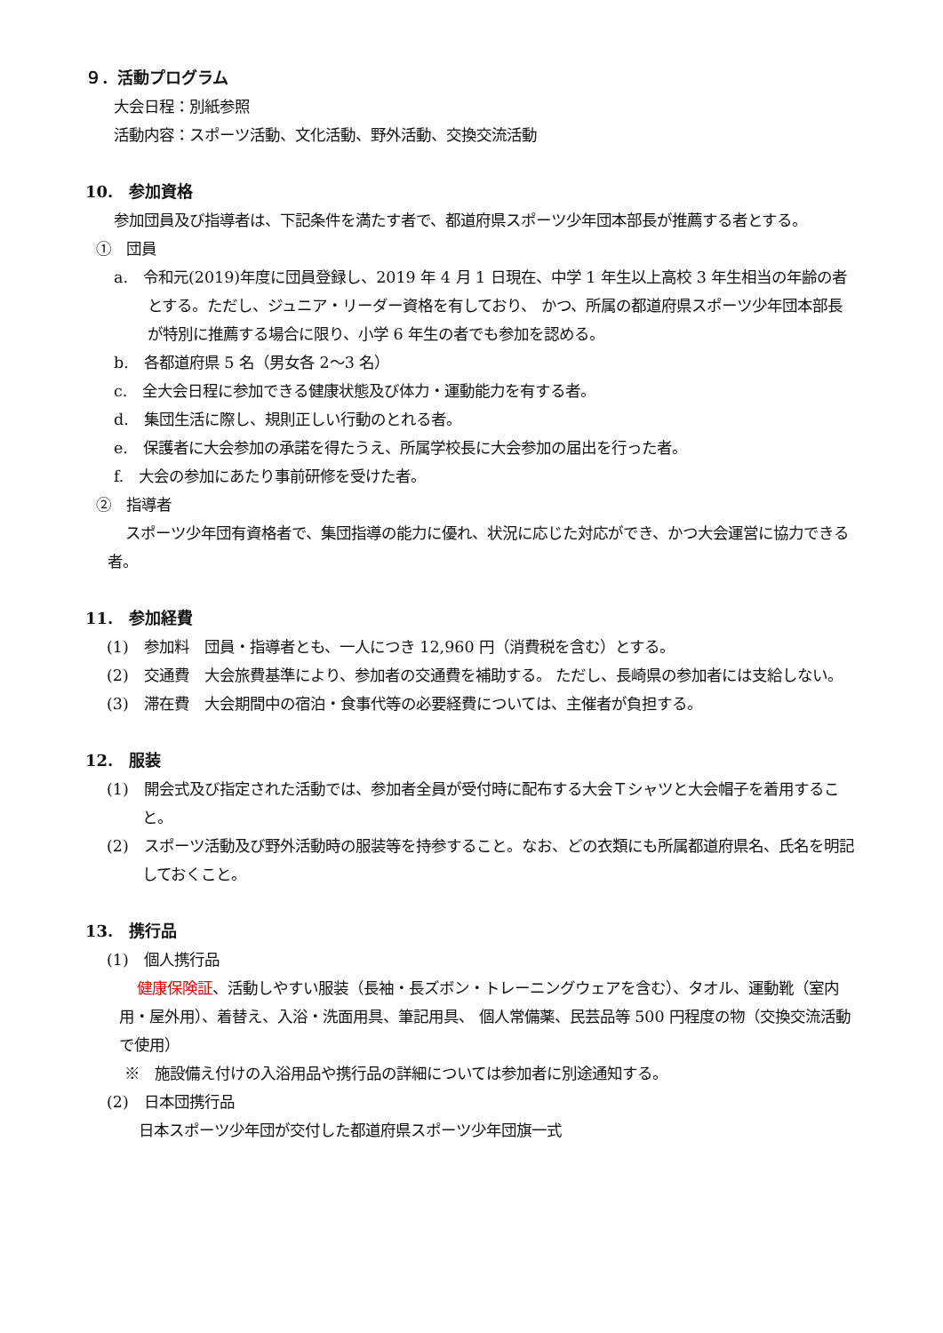９．活動プログラム
大会日程：別紙参照
活動内容：スポーツ活動、文化活動、野外活動、交換交流活動
10.　参加資格
参加団員及び指導者は、下記条件を満たす者で、都道府県スポーツ少年団本部長が推薦する者とする。
①　団員
a.　令和元(2019)年度に団員登録し、2019 年 4 月 1 日現在、中学 1 年生以上高校 3 年生相当の年齢の者とする。ただし、ジュニア・リーダー資格を有しており、 かつ、所属の都道府県スポーツ少年団本部長が特別に推薦する場合に限り、小学 6 年生の者でも参加を認める。
b.　各都道府県 5 名（男女各 2～3 名）
c.　全大会日程に参加できる健康状態及び体力・運動能力を有する者。
d.　集団生活に際し、規則正しい行動のとれる者。
e.　保護者に大会参加の承諾を得たうえ、所属学校長に大会参加の届出を行った者。
f.　大会の参加にあたり事前研修を受けた者。
②　指導者
スポーツ少年団有資格者で、集団指導の能力に優れ、状況に応じた対応ができ、かつ大会運営に協力できる者。
11.　参加経費
(1)　参加料　団員・指導者とも、一人につき 12,960 円（消費税を含む）とする。
(2)　交通費　大会旅費基準により、参加者の交通費を補助する。 ただし、長崎県の参加者には支給しない。
(3)　滞在費　大会期間中の宿泊・食事代等の必要経費については、主催者が負担する。
12.　服装
(1)　開会式及び指定された活動では、参加者全員が受付時に配布する大会Ｔシャツと大会帽子を着用すること。
(2)　スポーツ活動及び野外活動時の服装等を持参すること。なお、どの衣類にも所属都道府県名、氏名を明記しておくこと。
13.　携行品
(1)　個人携行品
健康保険証、活動しやすい服装（長袖・長ズボン・トレーニングウェアを含む）、タオル、運動靴（室内用・屋外用）、着替え、入浴・洗面用具、筆記用具、 個人常備薬、民芸品等 500 円程度の物（交換交流活動で使用）
※　施設備え付けの入浴用品や携行品の詳細については参加者に別途通知する。
(2)　日本団携行品
日本スポーツ少年団が交付した都道府県スポーツ少年団旗一式